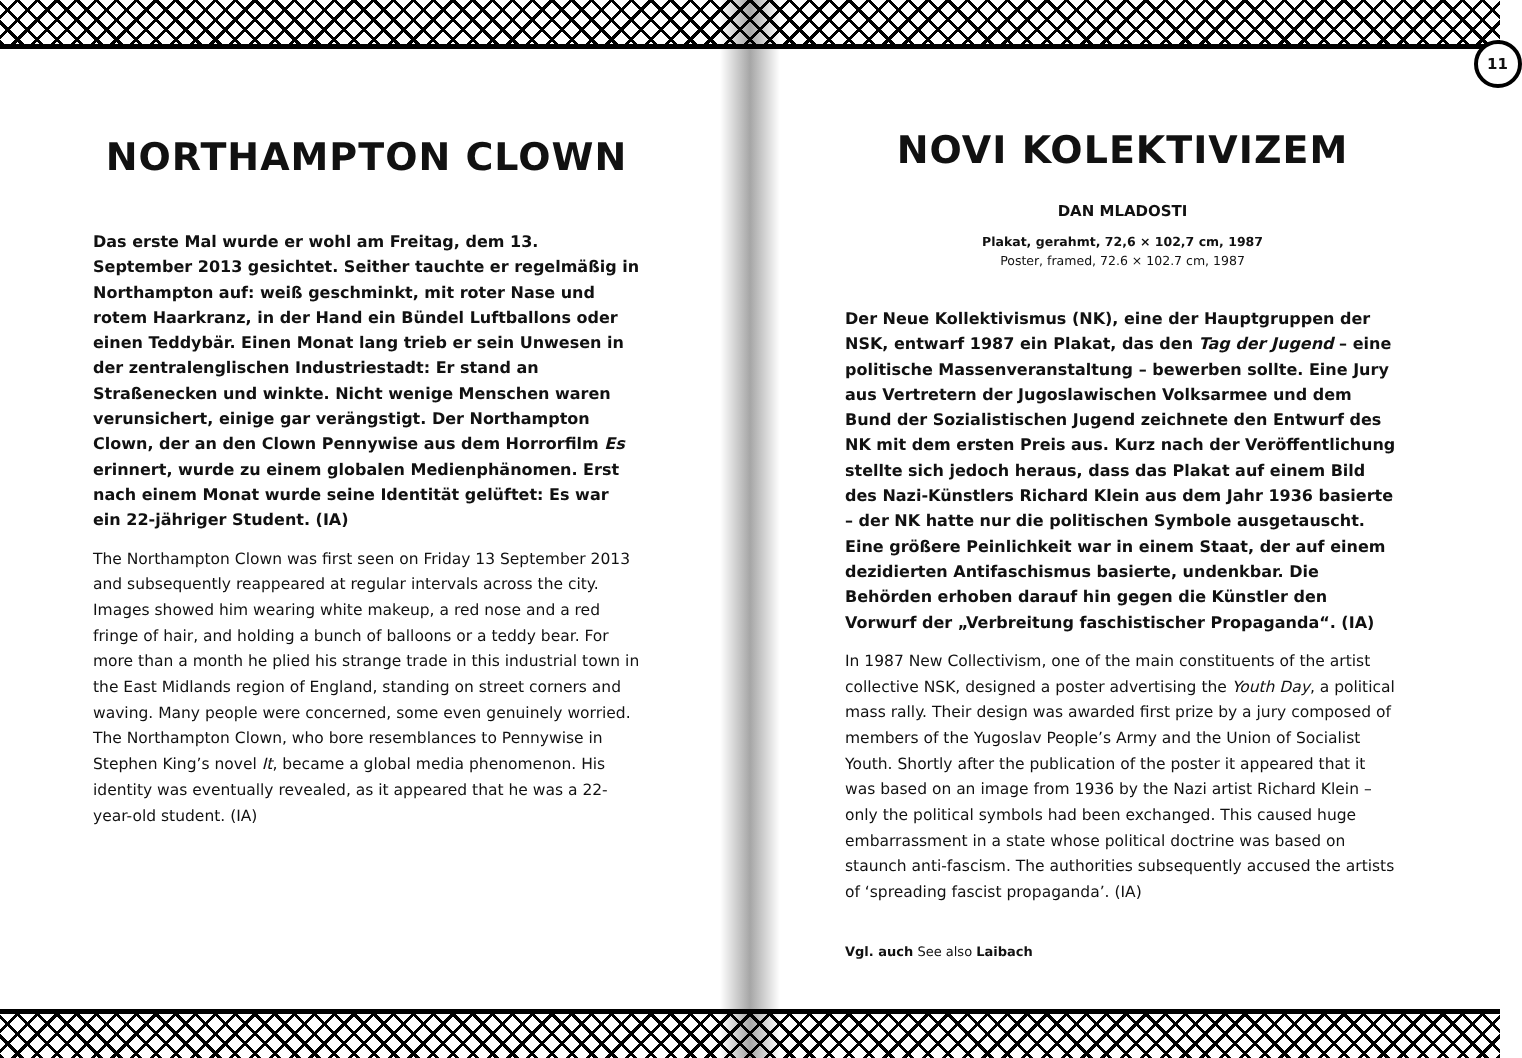NORTHAMPTON CLOWN
Das erste Mal wurde er wohl am Freitag, dem 13. September 2013 gesichtet. Seither tauchte er regelmäßig in Northampton auf: weiß geschminkt, mit roter Nase und rotem Haarkranz, in der Hand ein Bündel Luftballons oder einen Teddybär. Einen Monat lang trieb er sein Unwesen in der zentralenglischen Industriestadt: Er stand an Straßenecken und winkte. Nicht wenige Menschen waren verunsichert, einige gar verängstigt. Der Northampton Clown, der an den Clown Pennywise aus dem Horrorfilm Es erinnert, wurde zu einem globalen Medien­phänomen. Erst nach einem Monat wurde seine Identität gelüftet: Es war ein 22-jähriger Student. (IA)
The Northampton Clown was first seen on Friday 13 September 2013 and subsequently reappeared at regular intervals across the city. Images showed him wearing white makeup, a red nose and a red fringe of hair, and holding a bunch of balloons or a teddy bear. For more than a month he plied his strange trade in this industrial town in the East Midlands region of England, standing on street corners and waving. Many people were concerned, some even genuinely worried. The Northampton Clown, who bore resemblances to Pennywise in Stephen King’s novel It, became a global media phenomenon. His identity was eventually revealed, as it appeared that he was a 22-year-old student. (IA)
11
NOVI KOLEKTIVIZEM
DAN MLADOSTI
Plakat, gerahmt, 72,6 × 102,7 cm, 1987
Poster, framed, 72.6 × 102.7 cm, 1987
Der Neue Kollektivismus (NK), eine der Hauptgruppen der NSK, entwarf 1987 ein Plakat, das den Tag der Jugend – eine politische Massenveranstaltung – bewerben sollte. Eine Jury aus Vertretern der Jugoslawischen Volksarmee und dem Bund der Sozialistischen Jugend zeichnete den Entwurf des NK mit dem ersten Preis aus. Kurz nach der Veröffentlichung stellte sich jedoch heraus, dass das Plakat auf einem Bild des Nazi-Künstlers Richard Klein aus dem Jahr 1936 basierte – der NK hatte nur die politischen Symbole ausgetauscht. Eine größere Peinlichkeit war in einem Staat, der auf einem dezidierten Antifaschismus basierte, undenkbar. Die Behörden erhoben darauf hin gegen die Künstler den Vorwurf der „Verbreitung faschistischer Propaganda“. (IA)
In 1987 New Collectivism, one of the main constituents of the artist collective NSK, designed a poster advertising the Youth Day, a political mass rally. Their design was awarded first prize by a jury composed of members of the Yugoslav People’s Army and the Union of Socialist Youth. Shortly after the publication of the poster it appeared that it was based on an image from 1936 by the Nazi artist Richard Klein – only the political symbols had been ex­changed. This caused huge embarrassment in a state whose political doctrine was based on staunch anti-fascism. The authorities subse­quently accused the artists of ‘spreading fascist propaganda’. (IA)
Vgl. auch See also Laibach